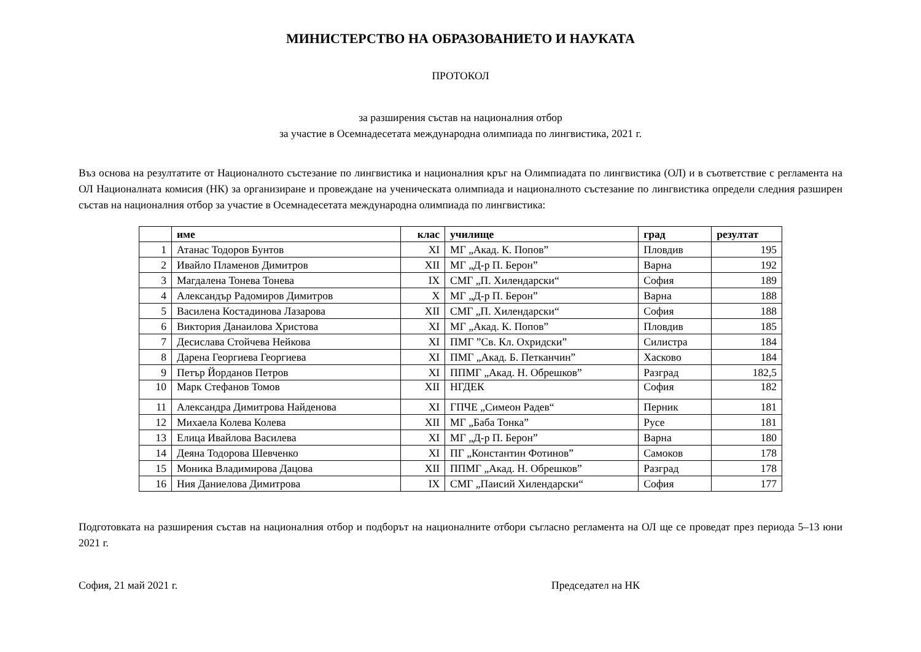МИНИСТЕРСТВО НА ОБРАЗОВАНИЕТО И НАУКАТА
ПРОТОКОЛ
за разширения състав на националния отбор
за участие в Осемнадесетата международна олимпиада по лингвистика, 2021 г.
Въз основа на резултатите от Националното състезание по лингвистика и националния кръг на Олимпиадата по лингвистика (ОЛ) и в съответствие с регламента на ОЛ Националната комисия (НК) за организиране и провеждане на ученическата олимпиада и националното състезание по лингвистика определи следния разширен състав на националния отбор за участие в Осемнадесетата международна олимпиада по лингвистика:
| | име | клас | училище | град | резултат |
| --- | --- | --- | --- | --- | --- |
| 1 | Атанас Тодоров Бунтов | XI | МГ „Акад. К. Попов” | Пловдив | 195 |
| 2 | Ивайло Пламенов Димитров | XII | МГ „Д-р П. Берон” | Варна | 192 |
| 3 | Магдалена Тонева Тонева | IX | СМГ „П. Хилендарски“ | София | 189 |
| 4 | Александър Радомиров Димитров | X | МГ „Д-р П. Берон” | Варна | 188 |
| 5 | Василена Костадинова Лазарова | XII | СМГ „П. Хилендарски“ | София | 188 |
| 6 | Виктория Данаилова Христова | XI | МГ „Акад. К. Попов” | Пловдив | 185 |
| 7 | Десислава Стойчева Нейкова | XI | ПМГ ”Св. Кл. Охридски” | Силистра | 184 |
| 8 | Дарена Георгиева Георгиева | XI | ПМГ „Акад. Б. Петканчин” | Хасково | 184 |
| 9 | Петър Йорданов Петров | XI | ППМГ „Акад. Н. Обрешков” | Разград | 182,5 |
| 10 | Марк Стефанов Томов | XII | НГДЕК | София | 182 |
| 11 | Александра Димитрова Найденова | XI | ГПЧЕ „Симеон Радев“ | Перник | 181 |
| 12 | Михаела Колева Колева | XII | МГ „Баба Тонка” | Русе | 181 |
| 13 | Елица Ивайлова Василева | XI | МГ „Д-р П. Берон” | Варна | 180 |
| 14 | Деяна Тодорова Шевченко | XI | ПГ „Константин Фотинов” | Самоков | 178 |
| 15 | Моника Владимирова Дацова | XII | ППМГ „Акад. Н. Обрешков” | Разград | 178 |
| 16 | Ния Даниелова Димитрова | IX | СМГ „Паисий Хилендарски“ | София | 177 |
Подготовката на разширения състав на националния отбор и подборът на националните отбори съгласно регламента на ОЛ ще се проведат през периода 5–13 юни 2021 г.
София, 21 май 2021 г. Председател на НК